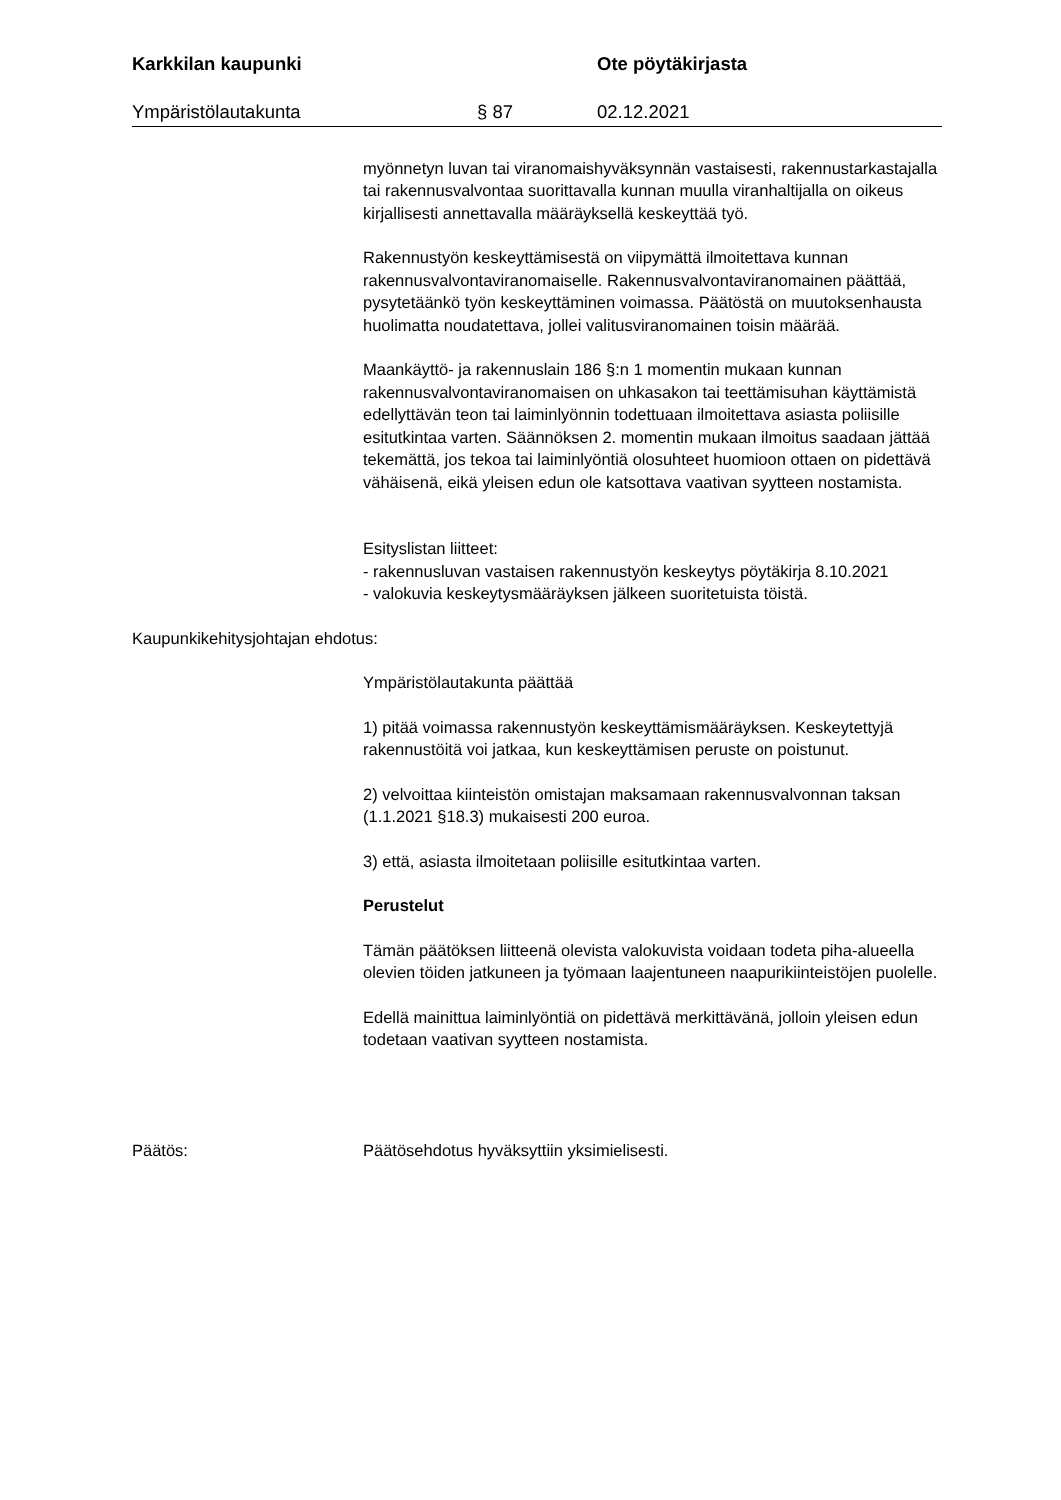Karkkilan kaupunki Ote pöytäkirjasta
Ympäristölautakunta § 87 02.12.2021
myönnetyn luvan tai viranomaishyväksynnän vastaisesti, rakennustarkastajalla tai rakennusvalvontaa suorittavalla kunnan muulla viranhaltijalla on oikeus kirjallisesti annettavalla määräyksellä keskeyttää työ.
Rakennustyön keskeyttämisestä on viipymättä ilmoitettava kunnan rakennusvalvontaviranomaiselle. Rakennusvalvontaviranomainen päättää, pysytetäänkö työn keskeyttäminen voimassa. Päätöstä on muutoksenhausta huolimatta noudatettava, jollei valitusviranomainen toisin määrää.
Maankäyttö- ja rakennuslain 186 §:n 1 momentin mukaan kunnan rakennusvalvontaviranomaisen on uhkasakon tai teettämisuhan käyttämistä edellyttävän teon tai laiminlyönnin todettuaan ilmoitettava asiasta poliisille esitutkintaa varten. Säännöksen 2. momentin mukaan ilmoitus saadaan jättää tekemättä, jos tekoa tai laiminlyöntiä olosuhteet huomioon ottaen on pidettävä vähäisenä, eikä yleisen edun ole katsottava vaativan syytteen nostamista.
Esityslistan liitteet:
- rakennusluvan vastaisen rakennustyön keskeytys pöytäkirja 8.10.2021
- valokuvia keskeytysmääräyksen jälkeen suoritetuista töistä.
Kaupunkikehitysjohtajan ehdotus:
Ympäristölautakunta päättää
1) pitää voimassa rakennustyön keskeyttämismääräyksen. Keskeytettyjä rakennustöitä voi jatkaa, kun keskeyttämisen peruste on poistunut.
2) velvoittaa kiinteistön omistajan maksamaan rakennusvalvonnan taksan (1.1.2021 §18.3) mukaisesti 200 euroa.
3) että, asiasta ilmoitetaan poliisille esitutkintaa varten.
Perustelut
Tämän päätöksen liitteenä olevista valokuvista voidaan todeta piha-alueella olevien töiden jatkuneen ja työmaan laajentuneen naapurikiinteistöjen puolelle.
Edellä mainittua laiminlyöntiä on pidettävä merkittävänä, jolloin yleisen edun todetaan vaativan syytteen nostamista.
Päätös: Päätösehdotus hyväksyttiin yksimielisesti.